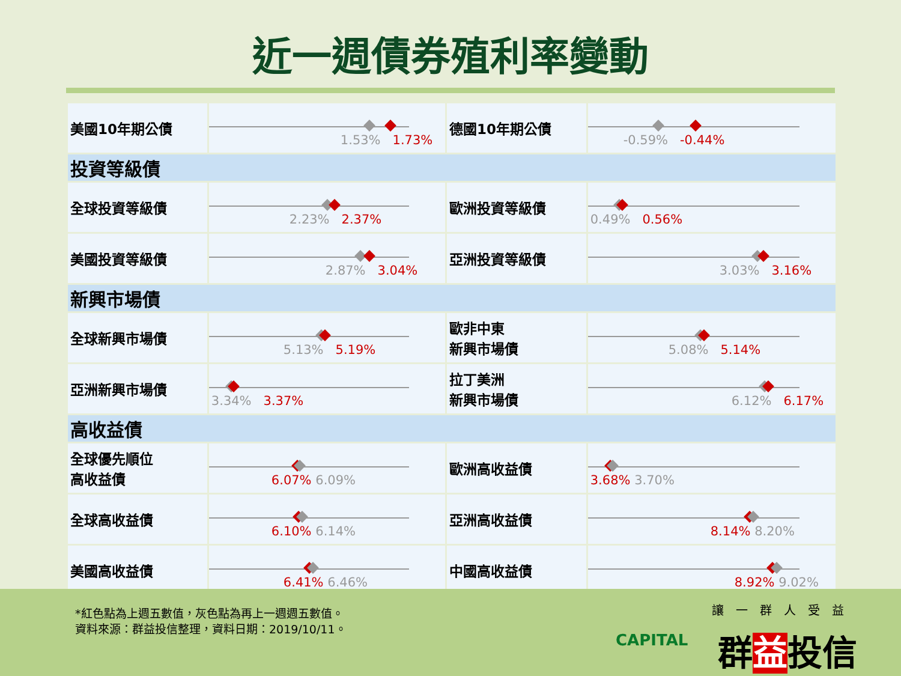近一週債券殖利率變動
| 美國10年期公債 | 1.53% 1.73% | 德國10年期公債 | -0.59% -0.44% |
| 投資等級債 | | | |
| 全球投資等級債 | 2.23% 2.37% | 歐洲投資等級債 | 0.49% 0.56% |
| 美國投資等級債 | 2.87% 3.04% | 亞洲投資等級債 | 3.03% 3.16% |
| 新興市場債 | | | |
| 全球新興市場債 | 5.13% 5.19% | 歐非中東 新興市場債 | 5.08% 5.14% |
| 亞洲新興市場債 | 3.34% 3.37% | 拉丁美洲 新興市場債 | 6.12% 6.17% |
| 高收益債 | | | |
| 全球優先順位 高收益債 | 6.07% 6.09% | 歐洲高收益債 | 3.68% 3.70% |
| 全球高收益債 | 6.10% 6.14% | 亞洲高收益債 | 8.14% 8.20% |
| 美國高收益債 | 6.41% 6.46% | 中國高收益債 | 8.92% 9.02% |
*紅色點為上週五數值，灰色點為再上一週週五數值。
資料來源：群益投信整理，資料日期：2019/10/11。
CAPITAL
讓一群人受益
群益投信